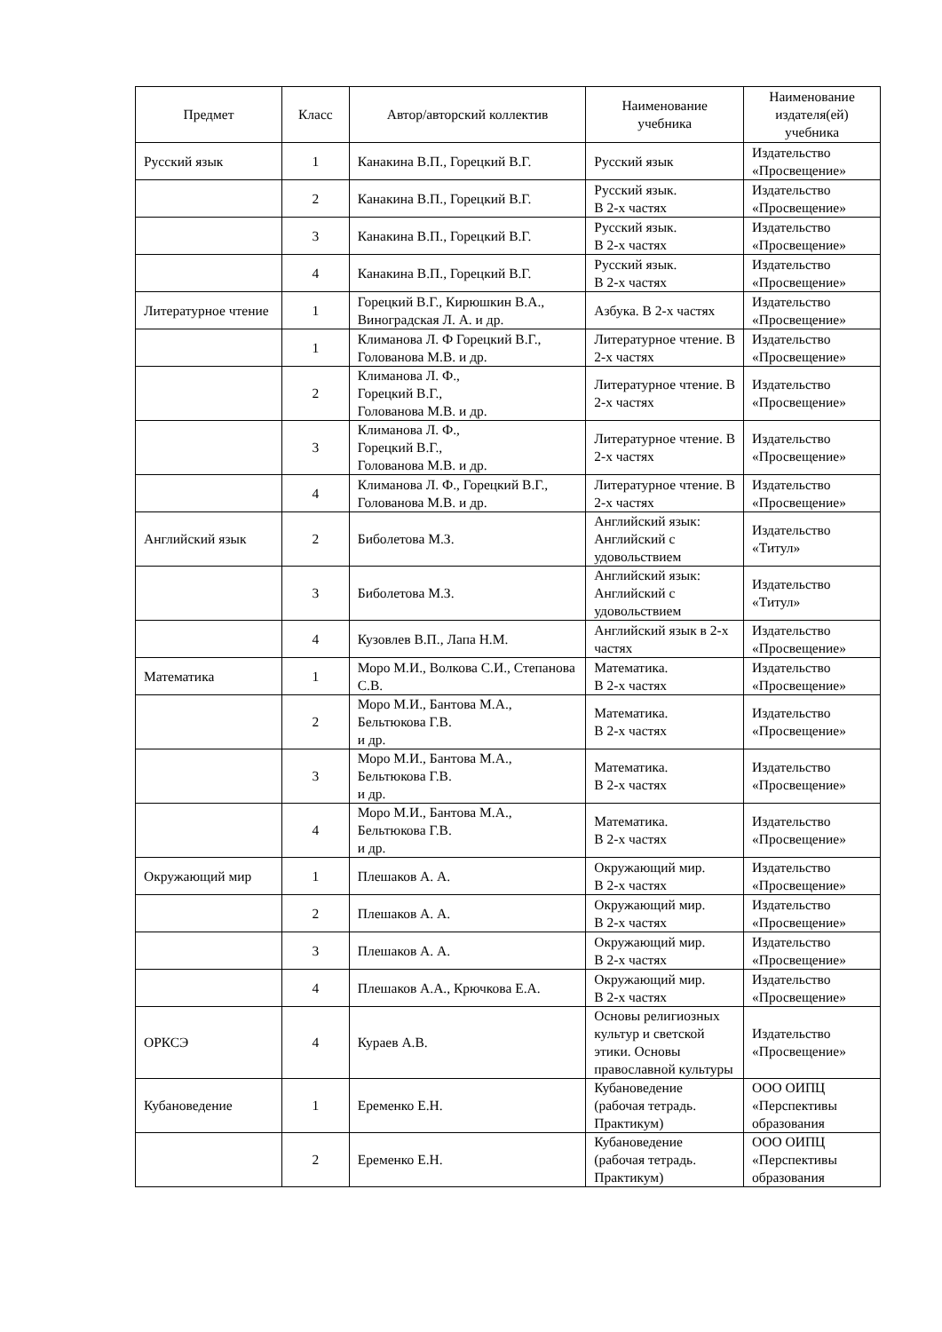| Предмет | Класс | Автор/авторский коллектив | Наименование учебника | Наименование издателя(ей) учебника |
| --- | --- | --- | --- | --- |
| Русский язык | 1 | Канакина В.П., Горецкий В.Г. | Русский язык | Издательство «Просвещение» |
| | 2 | Канакина В.П., Горецкий В.Г. | Русский язык. В 2-х частях | Издательство «Просвещение» |
| | 3 | Канакина В.П., Горецкий В.Г. | Русский язык. В 2-х частях | Издательство «Просвещение» |
| | 4 | Канакина В.П., Горецкий В.Г. | Русский язык. В 2-х частях | Издательство «Просвещение» |
| Литературное чтение | 1 | Горецкий В.Г., Кирюшкин В.А., Виноградская Л. А. и др. | Азбука. В 2-х частях | Издательство «Просвещение» |
| | 1 | Климанова Л. Ф Горецкий В.Г., Голованова М.В. и др. | Литературное чтение. В 2-х частях | Издательство «Просвещение» |
| | 2 | Климанова Л. Ф., Горецкий В.Г., Голованова М.В. и др. | Литературное чтение. В 2-х частях | Издательство «Просвещение» |
| | 3 | Климанова Л. Ф., Горецкий В.Г., Голованова М.В. и др. | Литературное чтение. В 2-х частях | Издательство «Просвещение» |
| | 4 | Климанова Л. Ф., Горецкий В.Г., Голованова М.В. и др. | Литературное чтение. В 2-х частях | Издательство «Просвещение» |
| Английский язык | 2 | Биболетова М.З. | Английский язык: Английский с удовольствием | Издательство «Титул» |
| | 3 | Биболетова М.З. | Английский язык: Английский с удовольствием | Издательство «Титул» |
| | 4 | Кузовлев В.П., Лапа Н.М. | Английский язык в 2-х частях | Издательство «Просвещение» |
| Математика | 1 | Моро М.И., Волкова С.И., Степанова С.В. | Математика. В 2-х частях | Издательство «Просвещение» |
| | 2 | Моро М.И., Бантова М.А., Бельтюкова Г.В. и др. | Математика. В 2-х частях | Издательство «Просвещение» |
| | 3 | Моро М.И., Бантова М.А., Бельтюкова Г.В. и др. | Математика. В 2-х частях | Издательство «Просвещение» |
| | 4 | Моро М.И., Бантова М.А., Бельтюкова Г.В. и др. | Математика. В 2-х частях | Издательство «Просвещение» |
| Окружающий мир | 1 | Плешаков А. А. | Окружающий мир. В 2-х частях | Издательство «Просвещение» |
| | 2 | Плешаков А. А. | Окружающий мир. В 2-х частях | Издательство «Просвещение» |
| | 3 | Плешаков А. А. | Окружающий мир. В 2-х частях | Издательство «Просвещение» |
| | 4 | Плешаков А.А., Крючкова Е.А. | Окружающий мир. В 2-х частях | Издательство «Просвещение» |
| ОРКСЭ | 4 | Кураев А.В. | Основы религиозных культур и светской этики. Основы православной культуры | Издательство «Просвещение» |
| Кубановедение | 1 | Еременко Е.Н. | Кубановедение (рабочая тетрадь. Практикум) | ООО ОИПЦ «Перспективы образования |
| | 2 | Еременко Е.Н. | Кубановедение (рабочая тетрадь. Практикум) | ООО ОИПЦ «Перспективы образования |